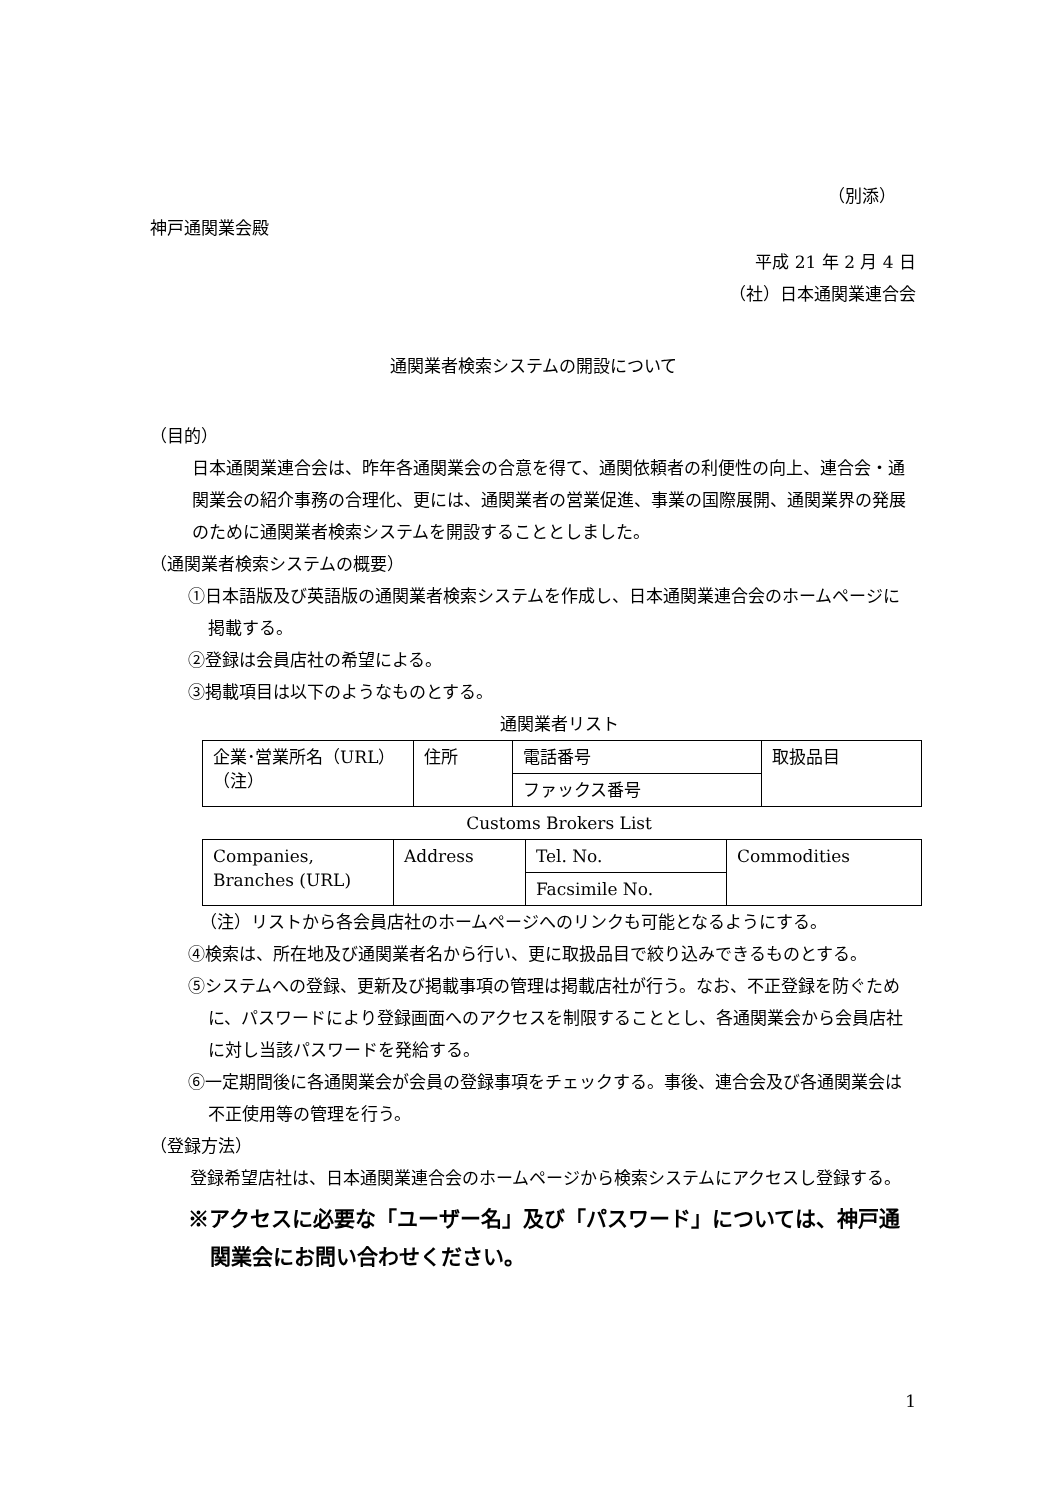（別添）
神戸通関業会殿
平成 21 年 2 月 4 日
（社）日本通関業連合会
通関業者検索システムの開設について
（目的）
日本通関業連合会は、昨年各通関業会の合意を得て、通関依頼者の利便性の向上、連合会・通関業会の紹介事務の合理化、更には、通関業者の営業促進、事業の国際展開、通関業界の発展のために通関業者検索システムを開設することとしました。
（通関業者検索システムの概要）
①日本語版及び英語版の通関業者検索システムを作成し、日本通関業連合会のホームページに掲載する。
②登録は会員店社の希望による。
③掲載項目は以下のようなものとする。
通関業者リスト
| 企業･営業所名（URL） （注） | 住所 | 電話番号 | 取扱品目 |
| | | ファックス番号 | |
Customs Brokers List
| Companies, Branches (URL) | Address | Tel. No. | Commodities |
| | | Facsimile No. | |
（注）リストから各会員店社のホームページへのリンクも可能となるようにする。
④検索は、所在地及び通関業者名から行い、更に取扱品目で絞り込みできるものとする。
⑤システムへの登録、更新及び掲載事項の管理は掲載店社が行う。なお、不正登録を防ぐために、パスワードにより登録画面へのアクセスを制限することとし、各通関業会から会員店社に対し当該パスワードを発給する。
⑥一定期間後に各通関業会が会員の登録事項をチェックする。事後、連合会及び各通関業会は不正使用等の管理を行う。
（登録方法）
登録希望店社は、日本通関業連合会のホームページから検索システムにアクセスし登録する。
※アクセスに必要な「ユーザー名」及び「パスワード」については、神戸通関業会にお問い合わせください。
1